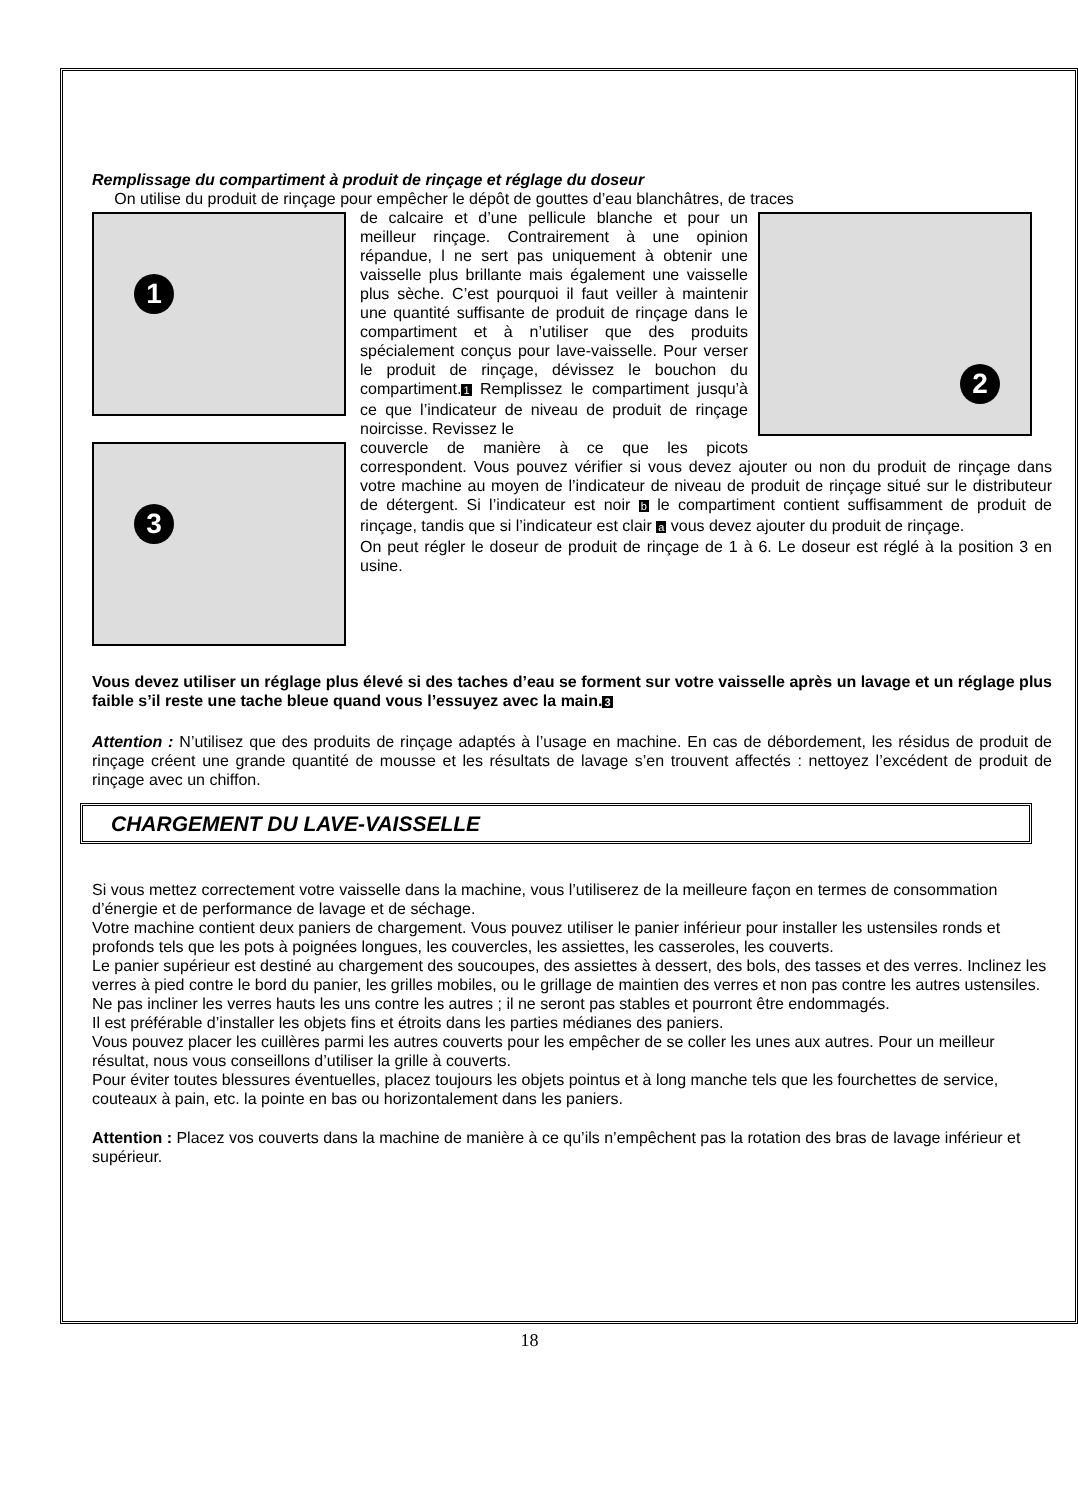Remplissage du compartiment à produit de rinçage et réglage du doseur
On utilise du produit de rinçage pour empêcher le dépôt de gouttes d’eau blanchâtres, de traces
1
2
de calcaire et d’une pellicule blanche et pour un meilleur rinçage. Contrairement à une opinion répandue, l ne sert pas uniquement à obtenir une vaisselle plus brillante mais également une vaisselle plus sèche. C’est pourquoi il faut veiller à maintenir une quantité suffisante de produit de rinçage dans le compartiment et à n’utiliser que des produits spécialement conçus pour lave-vaisselle. Pour verser le produit de rinçage, dévissez le bouchon du compartiment.1 Remplissez le compartiment jusqu’à ce que l’indicateur de niveau de produit de rinçage noircisse. Revissez le
3
couvercle de manière à ce que les picots correspondent. Vous pouvez vérifier si vous devez ajouter ou non du produit de rinçage dans votre machine au moyen de l’indicateur de niveau de produit de rinçage situé sur le distributeur de détergent. Si l’indicateur est noir b le compartiment contient suffisamment de produit de rinçage, tandis que si l’indicateur est clair a vous devez ajouter du produit de rinçage.
On peut régler le doseur de produit de rinçage de 1 à 6. Le doseur est réglé à la position 3 en usine.
Vous devez utiliser un réglage plus élevé si des taches d’eau se forment sur votre vaisselle après un lavage et un réglage plus faible s’il reste une tache bleue quand vous l’essuyez avec la main.3
Attention : N’utilisez que des produits de rinçage adaptés à l’usage en machine. En cas de débordement, les résidus de produit de rinçage créent une grande quantité de mousse et les résultats de lavage s’en trouvent affectés : nettoyez l’excédent de produit de rinçage avec un chiffon.
CHARGEMENT DU LAVE-VAISSELLE
Si vous mettez correctement votre vaisselle dans la machine, vous l’utiliserez de la meilleure façon en termes de consommation d’énergie et de performance de lavage et de séchage.
Votre machine contient deux paniers de chargement. Vous pouvez utiliser le panier inférieur pour installer les ustensiles ronds et profonds tels que les pots à poignées longues, les couvercles, les assiettes, les casseroles, les couverts.
Le panier supérieur est destiné au chargement des soucoupes, des assiettes à dessert, des bols, des tasses et des verres. Inclinez les verres à pied contre le bord du panier, les grilles mobiles, ou le grillage de maintien des verres et non pas contre les autres ustensiles. Ne pas incliner les verres hauts les uns contre les autres ; il ne seront pas stables et pourront être endommagés.
Il est préférable d’installer les objets fins et étroits dans les parties médianes des paniers.
Vous pouvez placer les cuillères parmi les autres couverts pour les empêcher de se coller les unes aux autres. Pour un meilleur résultat, nous vous conseillons d’utiliser la grille à couverts.
Pour éviter toutes blessures éventuelles, placez toujours les objets pointus et à long manche tels que les fourchettes de service, couteaux à pain, etc. la pointe en bas ou horizontalement dans les paniers.
Attention : Placez vos couverts dans la machine de manière à ce qu’ils n’empêchent pas la rotation des bras de lavage inférieur et supérieur.
18